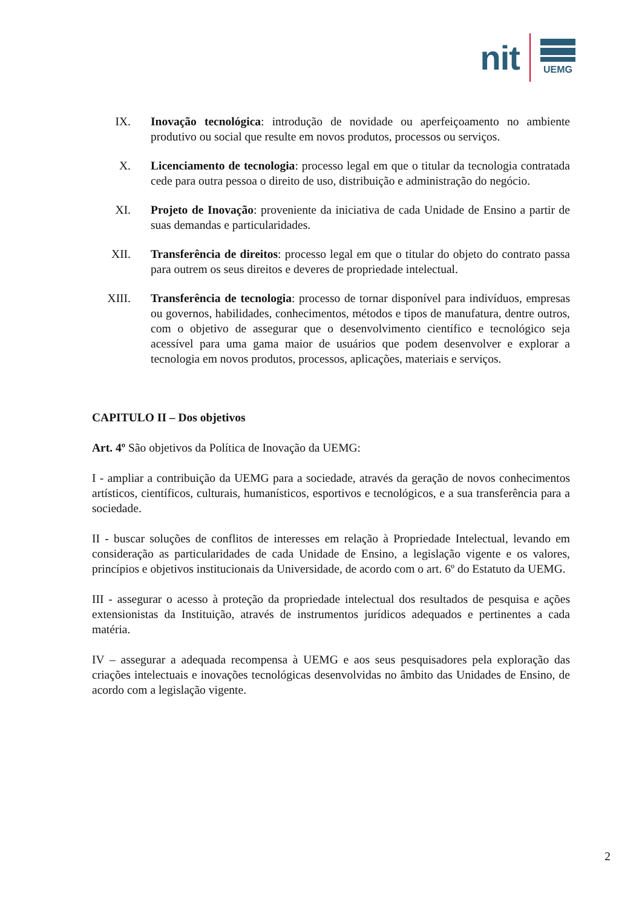nit
UEMG
IX. Inovação tecnológica: introdução de novidade ou aperfeiçoamento no ambiente produtivo ou social que resulte em novos produtos, processos ou serviços.
X. Licenciamento de tecnologia: processo legal em que o titular da tecnologia contratada cede para outra pessoa o direito de uso, distribuição e administração do negócio.
XI. Projeto de Inovação: proveniente da iniciativa de cada Unidade de Ensino a partir de suas demandas e particularidades.
XII. Transferência de direitos: processo legal em que o titular do objeto do contrato passa para outrem os seus direitos e deveres de propriedade intelectual.
XIII. Transferência de tecnologia: processo de tornar disponível para indivíduos, empresas ou governos, habilidades, conhecimentos, métodos e tipos de manufatura, dentre outros, com o objetivo de assegurar que o desenvolvimento científico e tecnológico seja acessível para uma gama maior de usuários que podem desenvolver e explorar a tecnologia em novos produtos, processos, aplicações, materiais e serviços.
CAPITULO II – Dos objetivos
Art. 4º São objetivos da Política de Inovação da UEMG:
I - ampliar a contribuição da UEMG para a sociedade, através da geração de novos conhecimentos artísticos, científicos, culturais, humanísticos, esportivos e tecnológicos, e a sua transferência para a sociedade.
II - buscar soluções de conflitos de interesses em relação à Propriedade Intelectual, levando em consideração as particularidades de cada Unidade de Ensino, a legislação vigente e os valores, princípios e objetivos institucionais da Universidade, de acordo com o art. 6º do Estatuto da UEMG.
III - assegurar o acesso à proteção da propriedade intelectual dos resultados de pesquisa e ações extensionistas da Instituição, através de instrumentos jurídicos adequados e pertinentes a cada matéria.
IV – assegurar a adequada recompensa à UEMG e aos seus pesquisadores pela exploração das criações intelectuais e inovações tecnológicas desenvolvidas no âmbito das Unidades de Ensino, de acordo com a legislação vigente.
2